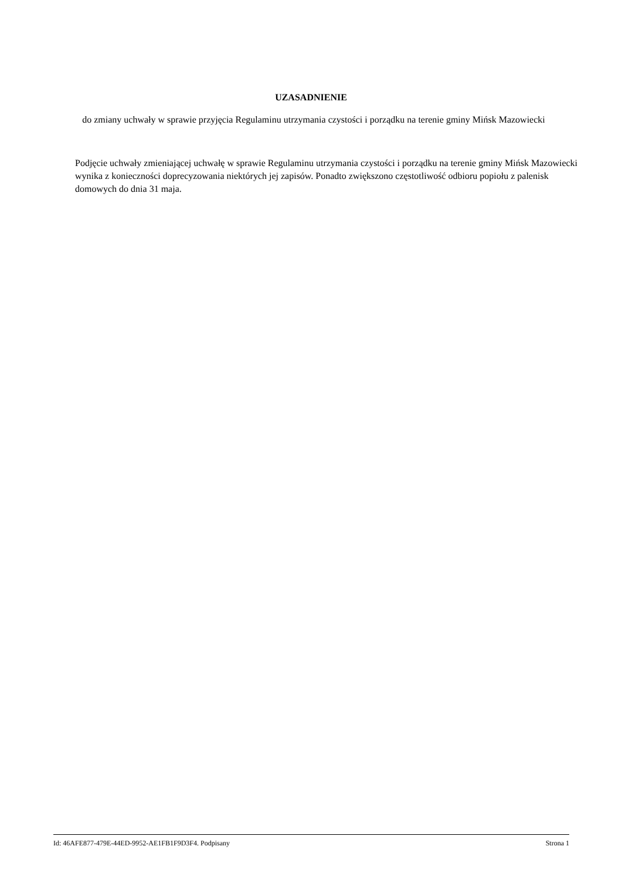UZASADNIENIE
do zmiany uchwały w sprawie przyjęcia Regulaminu utrzymania czystości i porządku na terenie gminy Mińsk Mazowiecki
Podjęcie uchwały zmieniającej uchwałę w sprawie Regulaminu utrzymania czystości i porządku na terenie gminy Mińsk Mazowiecki wynika z konieczności doprecyzowania niektórych jej zapisów. Ponadto zwiększono częstotliwość odbioru popiołu z palenisk domowych do dnia 31 maja.
Id: 46AFE877-479E-44ED-9952-AE1FB1F9D3F4. Podpisany Strona 1